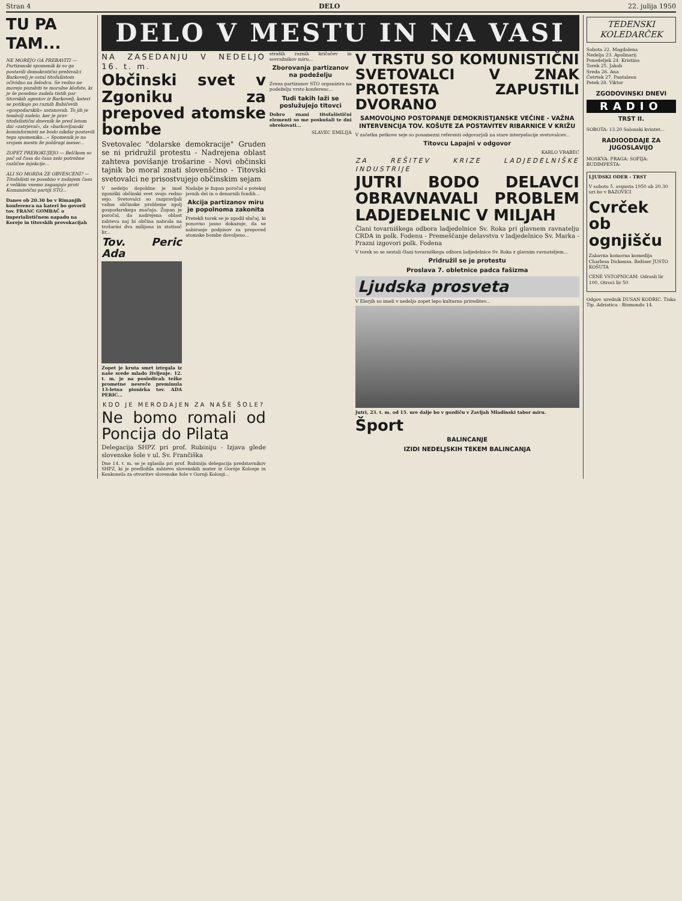Stran 4 DELO 22. julija 1950
TU PA TAM...
NE MOREJO GA PREBAVITI — Partizanski spomenik ki so ga postavili demokratični prebivalci Barkovelj je ostal titofašistom očividno na želodcu. Se vedno ne morejo pozabiti te moralne klofute, ki je še posebno zadela tistih par titovskih agentov iz Barkovelj, kateri se potikajo po raznih Babičevih »gospodarskih« ustanovah. To jih je tembolj zadelo, ker je prav titofašistični dnevnik še pred letom dni »zatrjeval«, da »barkovljanski kominformisti ne bodo nikdar postavili tega spomenika...« Spomenik je na svojem mestu že poldrugi mesec...
ZOPET PREROKUJEJO — Belčkom so pač od časa do časa zelo potrebne različne injekcije...
ALI SO MORDA ZE OBVESCENI? — Titofašisti se posebno v zadnjem času z velikim vnemo zaganjajo proti Komunistični partiji STO...
Danes ob 20.30 bo v Rimanjih konferenca na kateri bo govoril tov. FRANC GOMBAČ o imperialističnem napadu na Korejo in titovskih provokacijah
DELO V MESTU IN NA VASI
NA ZASEDANJU V NEDELJO 16. t. m.
Občinski svet v Zgoniku za prepoved atomske bombe
Svetovalec "dolarske demokracije" Gruden se ni pridružil protestu - Nadrejena oblast zahteva povišanje trošarine - Novi občinski tajnik bo moral znati slovenščino - Titovski svetovalci ne prisostvujejo občinskim sejam
V nedeljo dopoldne je imel zgoniški občinski svet svojo redno sejo. Svetovalci so razpravljali važne občinske probleme zgolj gospodarskega značaja. Župan je poročal, da nadrejena oblast zahteva naj bi občina nabrala na trošarini dva milijona in stotisoč lir...
Tov. Peric Ada
Zopet je kruta smrt iztrgala iz naše srede mlado življenje. 12. t. m. je na posledicah težke prometne nesreče preminula 13-letna pionirka tov. ADA PERIC...
Nadalje je župan poročal o potekuj javnih del in o denarnih fondih...
Akcija partizanov miru je popolnoma zakonita
Pretekli torek se je zgodil slučaj, ki ponovno jasno dokazuje, da se nabiranje podpisov za prepoved atomske bombe dovoljeno...
KDO JE MERODAJEN ZA NAŠE ŠOLE?
Ne bomo romali od Poncija do Pilata
Delegacija SHPZ pri prof. Rubiniju - Izjava glede slovenske šole v ul. Sv. Frančiška
Dne 14. t. m. se je zglasila pri prof. Rubiniju delegacija predstavnikov SHPZ, ki je predložila zahtevo slovenskih mater iz Gornje Kolonje in Konkonela za otvoritev slovenske šole v Gornji Kolonji...
straših raznih kričačev in sovražnikov miru...
Zborovanja partizanov na podeželju
Zveza partizanov STO organizira na podeželju vrsto konferenc...
Tudi takih laži se poslužujejo titovci
Dobro znani titofašistični elementi so me poskušali te dni obrekovati...
SLAVEC EMILIJA
V TRSTU SO KOMUNISTIČNI SVETOVALCI V ZNAK PROTESTA ZAPUSTILI DVORANO
SAMOVOLJNO POSTOPANJE DEMOKRISTJANSKE VEČINE - VAŽNA INTERVENCIJA TOV. KOŠUTE ZA POSTAVITEV RIBARNICE V KRIŽU
V začetku petkove seje so posamezni referenti odgovarjali na stare interpelacije svetovalcev...
Titovcu Lapajni v odgovor
KARLO VRABEC
ZA REŠITEV KRIZE LADJEDELNIŠKE INDUSTRIJE
JUTRI BODO DELAVCI OBRAVNAVALI PROBLEM LADJEDELNIC V MILJAH
Člani tovarniškega odbora ladjedelnice Sv. Roka pri glavnem ravnatelju CRDA in polk. Fodenu - Premeščanje delavstva v ladjedelnico Sv. Marka - Prazni izgovori polk. Fodena
V torek so se sestali člani tovarniškega odbora ladjedelnice Sv. Roka z glavnim ravnateljem...
Pridružil se je protestu
Proslava 7. obletnice padca fašizma
Ljudska prosveta
V Elerjih so imeli v nedeljo zopet lepo kulturno prireditev...
Jutri, 23. t. m. od 15. ure dalje bo v gozdiču v Zavljah Mladinski tabor miru.
Šport
BALINCANJE
IZIDI NEDELJSKIH TEKEM BALINCANJA
TEDENSKI KOLEDARČEK
Sobota 22. Magdalena
Nedelja 23. Apolinarij
Ponedeljek 24. Kristina
Torek 25. Jakob
Sreda 26. Ana
Četrtek 27. Pantaleon
Petek 28. Viktor
ZGODOVINSKI DNEVI
RADIO
TRST II.
SOBOTA: 13.20 Salonski kvintet...
RADIOODDAJE ZA JUGOSLAVIJO
MOSKVA: PRAGA: SOFIJA: BUDIMPEŠTA:
LJUDSKI ODER - TRST
V soboto 5. avgusta 1950 ob 20.30 uri bo v BAZOVICI
Cvrček ob ognjišču
Zabavna komorna komedija Charlesa Dickensa. Režiser JUSTO KOŠUTA
CENE VSTOPNICAM: Odrasli lir 100, Otroci lir 50
Odgov. urednik DUSAN KODRIC. Tiska Tip. Adriatica - Rismondo 14.